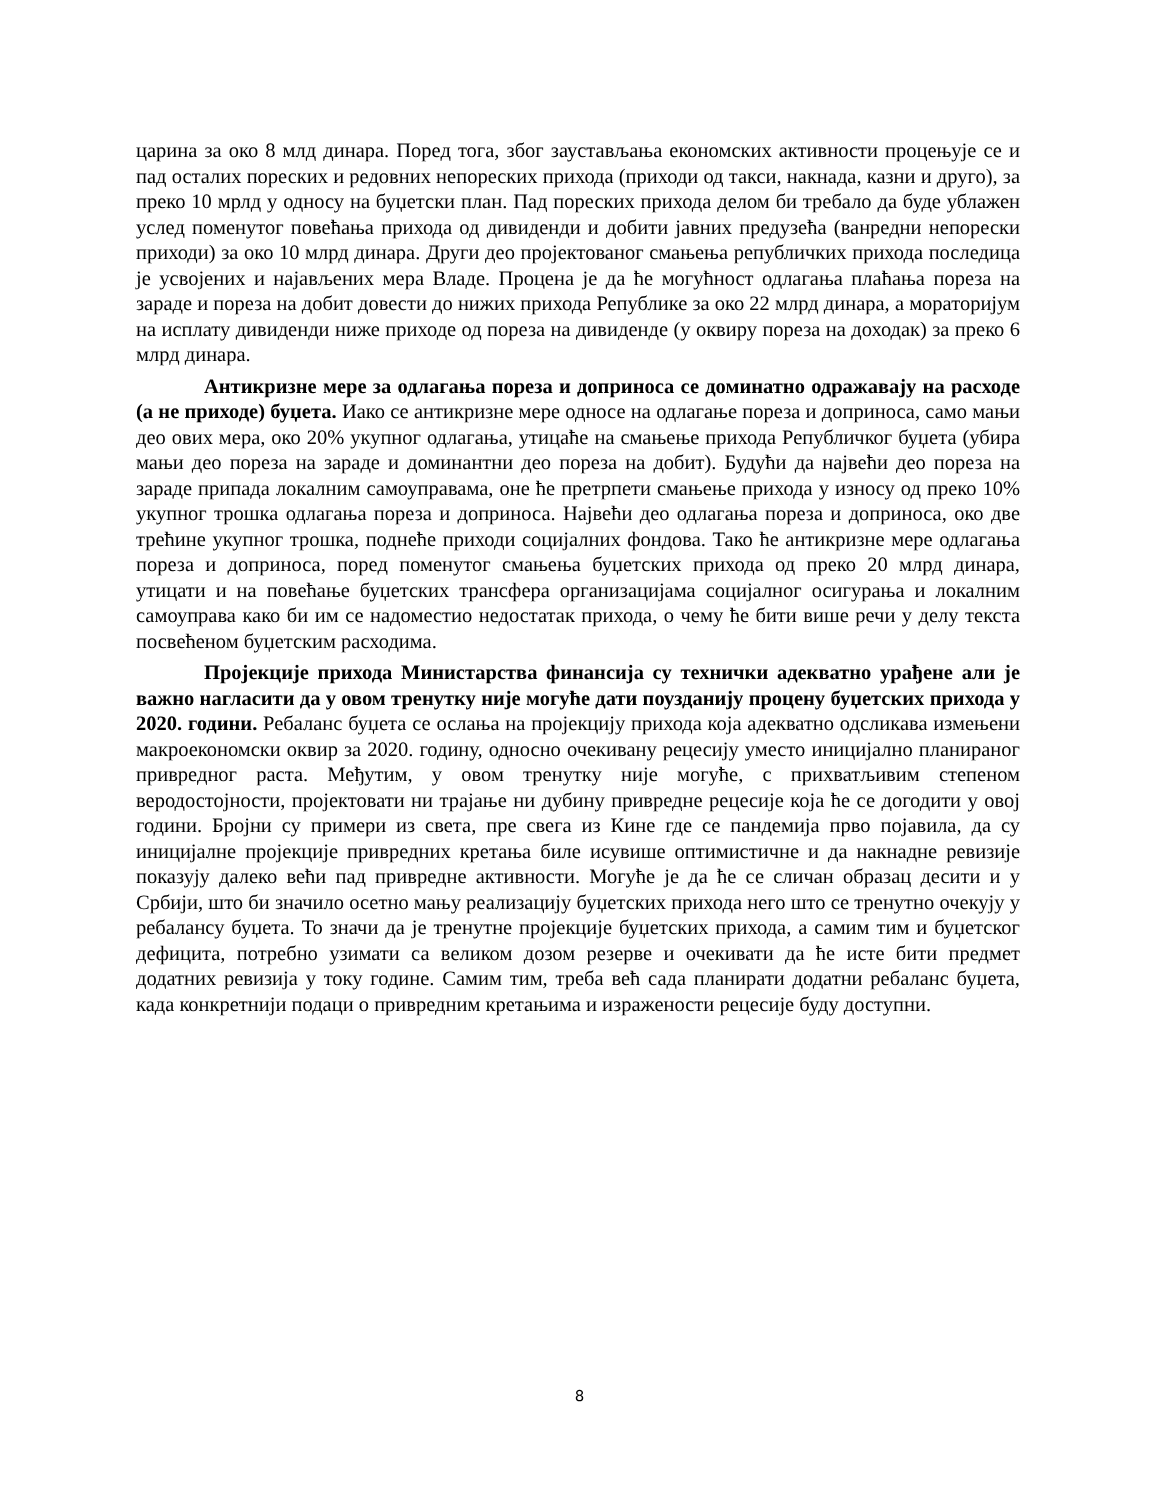царина за око 8 млд динара. Поред тога, због заустављања економских активности процењује се и пад осталих пореских и редовних непореских прихода (приходи од такси, накнада, казни и друго), за преко 10 мрлд у односу на буџетски план. Пад пореских прихода делом би требало да буде ублажен услед поменутог повећања прихода од дивиденди и добити јавних предузећа (ванредни непорески приходи) за око 10 млрд динара. Други део пројектованог смањења републичких прихода последица је усвојених и најављених мера Владе. Процена је да ће могућност одлагања плаћања пореза на зараде и пореза на добит довести до нижих прихода Републике за око 22 млрд динара, а мораторијум на исплату дивиденди ниже приходе од пореза на дивиденде (у оквиру пореза на доходак) за преко 6 млрд динара.
Антикризне мере за одлагања пореза и доприноса се доминатно одражавају на расходе (а не приходе) буџета. Иако се антикризне мере односе на одлагање пореза и доприноса, само мањи део ових мера, око 20% укупног одлагања, утицаће на смањење прихода Републичког буџета (убира мањи део пореза на зараде и доминантни део пореза на добит). Будући да највећи део пореза на зараде припада локалним самоуправама, оне ће претрпети смањење прихода у износу од преко 10% укупног трошка одлагања пореза и доприноса. Највећи део одлагања пореза и доприноса, око две трећине укупног трошка, поднеће приходи социјалних фондова. Тако ће антикризне мере одлагања пореза и доприноса, поред поменутог смањења буџетских прихода од преко 20 млрд динара, утицати и на повећање буџетских трансфера организацијама социјалног осигурања и локалним самоуправа како би им се надоместио недостатак прихода, о чему ће бити више речи у делу текста посвећеном буџетским расходима.
Пројекције прихода Министарства финансија су технички адекватно урађене али је важно нагласити да у овом тренутку није могуће дати поузданију процену буџетских прихода у 2020. години. Ребаланс буџета се ослања на пројекцију прихода која адекватно одсликава измењени макроекономски оквир за 2020. годину, односно очекивану рецесију уместо иницијално планираног привредног раста. Међутим, у овом тренутку није могуће, с прихватљивим степеном веродостојности, пројектовати ни трајање ни дубину привредне рецесије која ће се догодити у овој години. Бројни су примери из света, пре свега из Кине где се пандемија прво појавила, да су иницијалне пројекције привредних кретања биле исувише оптимистичне и да накнадне ревизије показују далеко већи пад привредне активности. Могуће је да ће се сличан образац десити и у Србији, што би значило осетно мању реализацију буџетских прихода него што се тренутно очекују у ребалансу буџета. То значи да је тренутне пројекције буџетских прихода, а самим тим и буџетског дефицита, потребно узимати са великом дозом резерве и очекивати да ће исте бити предмет додатних ревизија у току године. Самим тим, треба већ сада планирати додатни ребаланс буџета, када конкретнији подаци о привредним кретањима и изражености рецесије буду доступни.
8